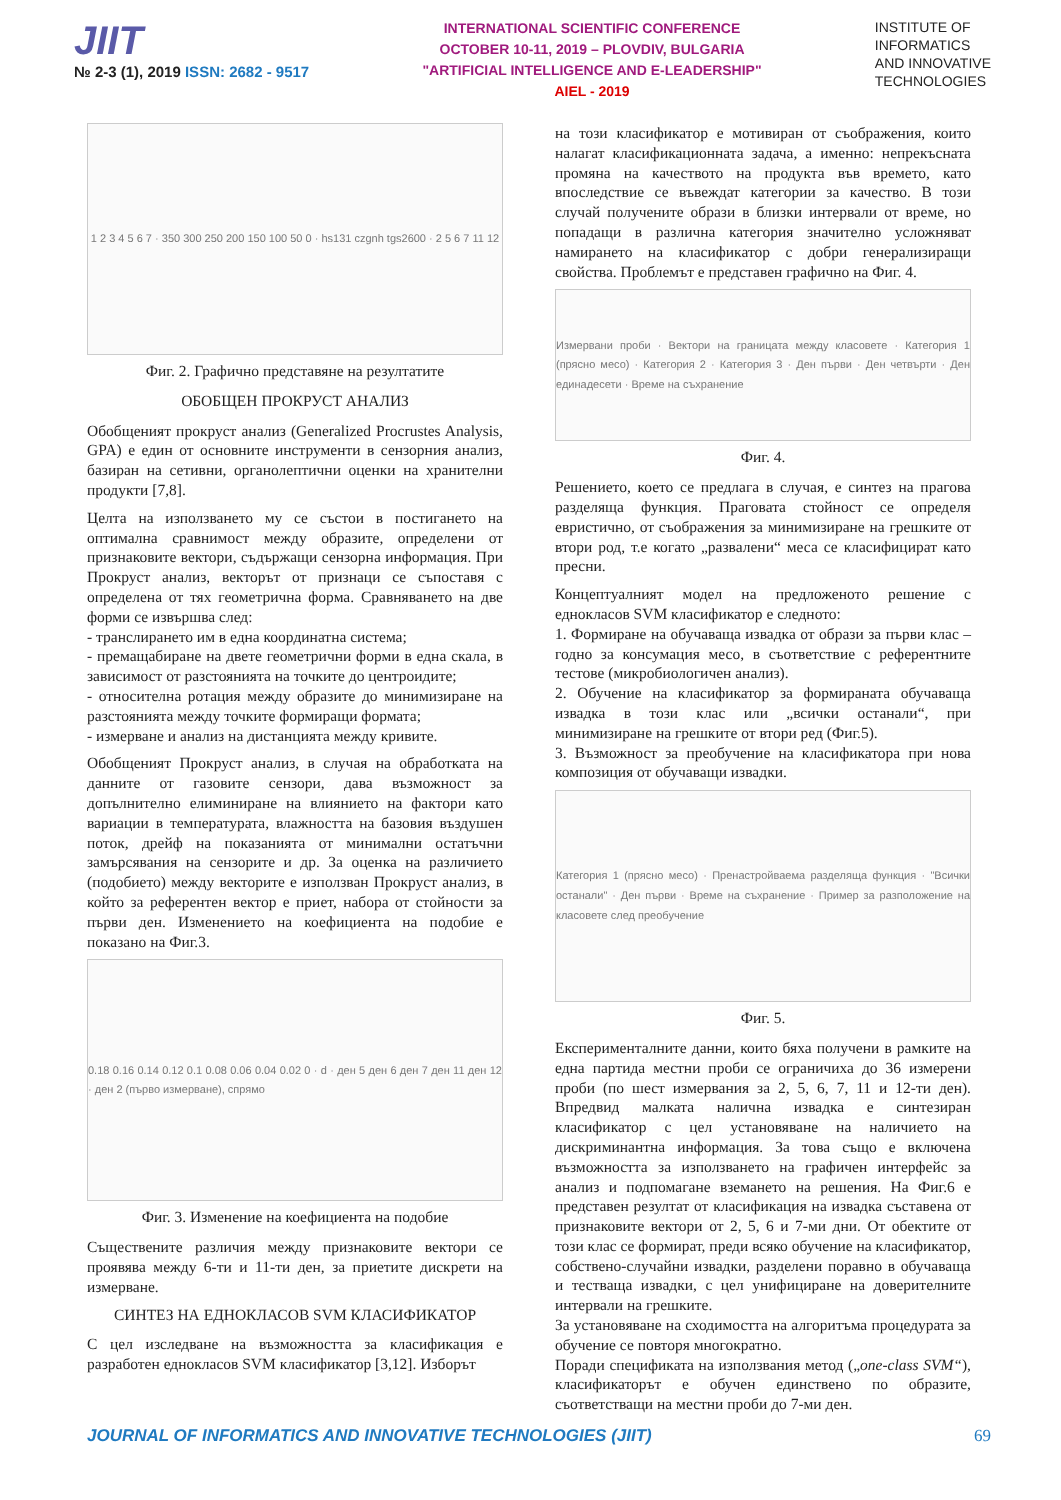JIIT
№ 2-3 (1), 2019 ISSN: 2682 - 9517
INTERNATIONAL SCIENTIFIC CONFERENCE
OCTOBER 10-11, 2019 – PLOVDIV, BULGARIA
"ARTIFICIAL INTELLIGENCE AND E-LEADERSHIP"
AIEL - 2019
INSTITUTE OF
INFORMATICS
AND INNOVATIVE
TECHNOLOGIES
1 2 3 4 5 6 7 · 350 300 250 200 150 100 50 0 · hs131 czgnh tgs2600 · 2 5 6 7 11 12
Фиг. 2. Графично представяне на резултатите
ОБОБЩЕН ПРОКРУСТ АНАЛИЗ
Обобщеният прокруст анализ (Generalized Procrustes Analysis, GPA) е един от основните инструменти в сензорния анализ, базиран на сетивни, органолептични оценки на хранителни продукти [7,8].
Целта на използването му се състои в постигането на оптимална сравнимост между образите, определени от признаковите вектори, съдържащи сензорна информация. При Прокруст анализ, векторът от признаци се съпоставя с определена от тях геометрична форма. Сравняването на две форми се извършва след:
- транслирането им в една координатна система;
- премащабиране на двете геометрични форми в една скала, в зависимост от разстоянията на точките до центроидите;
- относителна ротация между образите до минимизиране на разстоянията между точките формиращи формата;
- измерване и анализ на дистанцията между кривите.
Обобщеният Прокруст анализ, в случая на обработката на данните от газовите сензори, дава възможност за допълнително елиминиране на влиянието на фактори като вариации в температурата, влажността на базовия въздушен поток, дрейф на показанията от минимални остатъчни замърсявания на сензорите и др. За оценка на различието (подобието) между векторите е използван Прокруст анализ, в който за референтен вектор е приет, набора от стойности за първи ден. Изменението на коефициента на подобие е показано на Фиг.3.
0.18 0.16 0.14 0.12 0.1 0.08 0.06 0.04 0.02 0 · d · ден 5 ден 6 ден 7 ден 11 ден 12 · ден 2 (първо измерване), спрямо
Фиг. 3. Изменение на коефициента на подобие
Съществените различия между признаковите вектори се проявява между 6-ти и 11-ти ден, за приетите дискрети на измерване.
СИНТЕЗ НА ЕДНОКЛАСОВ SVM КЛАСИФИКАТОР
С цел изследване на възможността за класификация е разработен еднокласов SVM класификатор [3,12]. Изборът
на този класификатор е мотивиран от съображения, които налагат класификационната задача, а именно: непрекъсната промяна на качеството на продукта във времето, като впоследствие се въвеждат категории за качество. В този случай получените образи в близки интервали от време, но попадащи в различна категория значително усложняват намирането на класификатор с добри генерализиращи свойства. Проблемът е представен графично на Фиг. 4.
Измервани проби · Вектори на границата между класовете · Категория 1 (прясно месо) · Категория 2 · Категория 3 · Ден първи · Ден четвърти · Ден единадесети · Време на съхранение
Фиг. 4.
Решението, което се предлага в случая, е синтез на прагова разделяща функция. Праговата стойност се определя евристично, от съображения за минимизиране на грешките от втори род, т.е когато „развалени“ меса се класифицират като пресни.
Концептуалният модел на предложеното решение с еднокласов SVM класификатор е следното:
1. Формиране на обучаваща извадка от образи за първи клас – годно за консумация месо, в съответствие с референтните тестове (микробиологичен анализ).
2. Обучение на класификатор за формираната обучаваща извадка в този клас или „всички останали“, при минимизиране на грешките от втори ред (Фиг.5).
3. Възможност за преобучение на класификатора при нова композиция от обучаващи извадки.
Категория 1 (прясно месо) · Пренастройваема разделяща функция · "Всички останали" · Ден първи · Време на съхранение · Пример за разположение на класовете след преобучение
Фиг. 5.
Експерименталните данни, които бяха получени в рамките на една партида местни проби се ограничиха до 36 измерени проби (по шест измервания за 2, 5, 6, 7, 11 и 12-ти ден). Впредвид малката налична извадка е синтезиран класификатор с цел установяване на наличието на дискриминантна информация. За това също е включена възможността за използването на графичен интерфейс за анализ и подпомагане вземането на решения. На Фиг.6 е представен резултат от класификация на извадка съставена от признаковите вектори от 2, 5, 6 и 7-ми дни. От обектите от този клас се формират, преди всяко обучение на класификатор, собствено-случайни извадки, разделени поравно в обучаваща и тестваща извадки, с цел унифициране на доверителните интервали на грешките.
За установяване на сходимостта на алгоритъма процедурата за обучение се повторя многократно.
Поради спецификата на използвания метод („one-class SVM“), класификаторът е обучен единствено по образите, съответстващи на местни проби до 7-ми ден.
JOURNAL OF INFORMATICS AND INNOVATIVE TECHNOLOGIES (JIIT) 69